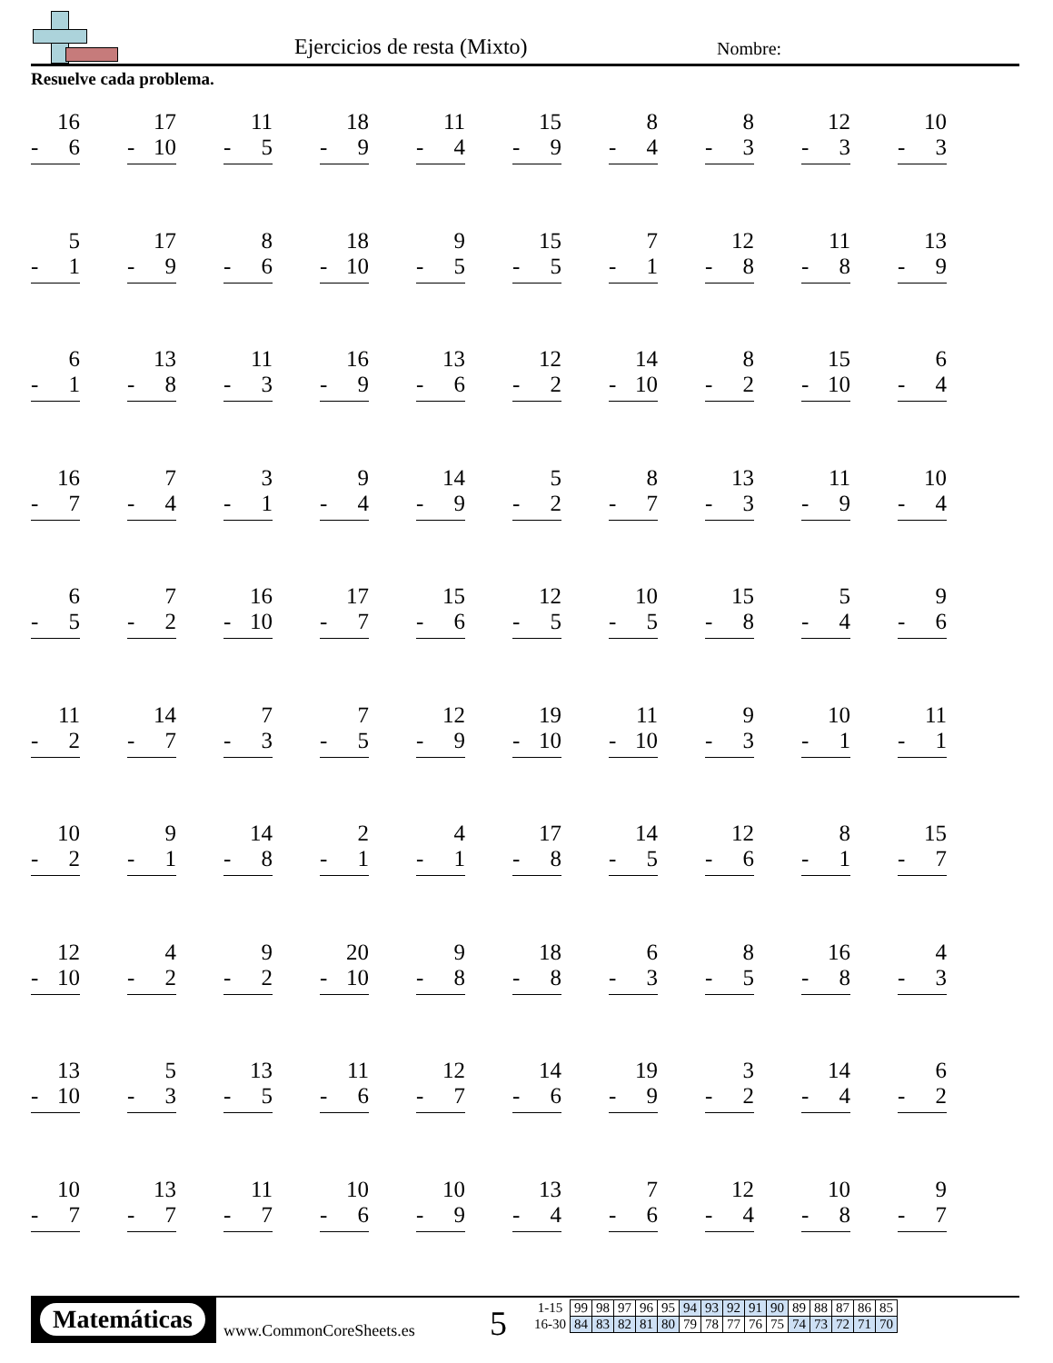Ejercicios de resta (Mixto) Nombre:
Resuelve cada problema.
16
- 6
17
- 10
11
- 5
18
- 9
11
- 4
15
- 9
8
- 4
8
- 3
12
- 3
10
- 3
5
- 1
17
- 9
8
- 6
18
- 10
9
- 5
15
- 5
7
- 1
12
- 8
11
- 8
13
- 9
6
- 1
13
- 8
11
- 3
16
- 9
13
- 6
12
- 2
14
- 10
8
- 2
15
- 10
6
- 4
16
- 7
7
- 4
3
- 1
9
- 4
14
- 9
5
- 2
8
- 7
13
- 3
11
- 9
10
- 4
6
- 5
7
- 2
16
- 10
17
- 7
15
- 6
12
- 5
10
- 5
15
- 8
5
- 4
9
- 6
11
- 2
14
- 7
7
- 3
7
- 5
12
- 9
19
- 10
11
- 10
9
- 3
10
- 1
11
- 1
10
- 2
9
- 1
14
- 8
2
- 1
4
- 1
17
- 8
14
- 5
12
- 6
8
- 1
15
- 7
12
- 10
4
- 2
9
- 2
20
- 10
9
- 8
18
- 8
6
- 3
8
- 5
16
- 8
4
- 3
13
- 10
5
- 3
13
- 5
11
- 6
12
- 7
14
- 6
19
- 9
3
- 2
14
- 4
6
- 2
10
- 7
13
- 7
11
- 7
10
- 6
10
- 9
13
- 4
7
- 6
12
- 4
10
- 8
9
- 7
Matemáticas
www.CommonCoreSheets.es 5
| 1-15 | 99 | 98 | 97 | 96 | 95 | 94 | 93 | 92 | 91 | 90 | 89 | 88 | 87 | 86 | 85 |
| 16-30 | 84 | 83 | 82 | 81 | 80 | 79 | 78 | 77 | 76 | 75 | 74 | 73 | 72 | 71 | 70 |